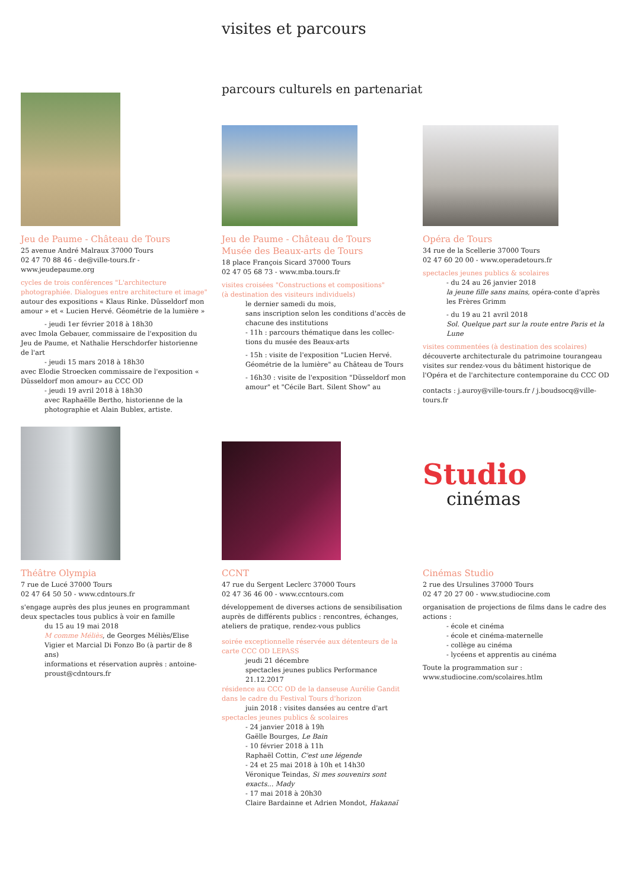visites et parcours
parcours culturels en partenariat
Jeu de Paume - Château de Tours
25 avenue André Malraux 37000 Tours
02 47 70 88 46 - de@ville-tours.fr - www.jeudepaume.org
cycles de trois conférences "L'architecture photographiée. Dialogues entre architecture et image"
autour des expositions « Klaus Rinke. Düsseldorf mon amour » et « Lucien Hervé. Géométrie de la lumière »
- jeudi 1er février 2018 à 18h30
avec Imola Gebauer, commissaire de l'exposition du Jeu de Paume, et Nathalie Herschdorfer historienne de l'art
- jeudi 15 mars 2018 à 18h30
avec Elodie Stroecken commissaire de l'exposition « Düsseldorf mon amour» au CCC OD
- jeudi 19 avril 2018 à 18h30
avec Raphaëlle Bertho, historienne de la photographie et Alain Bublex, artiste.
Jeu de Paume - Château de Tours
Musée des Beaux-arts de Tours
18 place François Sicard 37000 Tours
02 47 05 68 73 - www.mba.tours.fr
visites croisées "Constructions et compositions"
(à destination des visiteurs individuels)
le dernier samedi du mois,
sans inscription selon les conditions d'accès de chacune des institutions
- 11h : parcours thématique dans les collec-tions du musée des Beaux-arts
- 15h : visite de l'exposition "Lucien Hervé. Géométrie de la lumière" au Château de Tours
- 16h30 : visite de l'exposition "Düsseldorf mon amour" et "Cécile Bart. Silent Show" au
Opéra de Tours
34 rue de la Scellerie 37000 Tours
02 47 60 20 00 - www.operadetours.fr
spectacles jeunes publics & scolaires
- du 24 au 26 janvier 2018
la jeune fille sans mains, opéra-conte d'après les Frères Grimm
- du 19 au 21 avril 2018
Sol. Quelque part sur la route entre Paris et la Lune
visites commentées (à destination des scolaires)
découverte architecturale du patrimoine tourangeau visites sur rendez-vous du bâtiment historique de l'Opéra et de l'architecture contemporaine du CCC OD
contacts : j.auroy@ville-tours.fr / j.boudsocq@ville-tours.fr
Théâtre Olympia
7 rue de Lucé 37000 Tours
02 47 64 50 50 - www.cdntours.fr
s'engage auprès des plus jeunes en programmant deux spectacles tous publics à voir en famille
du 15 au 19 mai 2018
M comme Méliès, de Georges Méliès/Elise Vigier et Marcial Di Fonzo Bo (à partir de 8 ans)
informations et réservation auprès : antoine-proust@cdntours.fr
CCNT
47 rue du Sergent Leclerc 37000 Tours
02 47 36 46 00 - www.ccntours.com
développement de diverses actions de sensibilisation auprès de différents publics : rencontres, échanges, ateliers de pratique, rendez-vous publics
soirée exceptionnelle réservée aux détenteurs de la carte CCC OD LEPASS
jeudi 21 décembre
spectacles jeunes publics Performance 21.12.2017
résidence au CCC OD de la danseuse Aurélie Gandit dans le cadre du Festival Tours d'horizon
juin 2018 : visites dansées au centre d'art
spectacles jeunes publics & scolaires
- 24 janvier 2018 à 19h
Gaëlle Bourges, Le Bain
- 10 février 2018 à 11h
Raphaël Cottin, C'est une légende
- 24 et 25 mai 2018 à 10h et 14h30
Véronique Teindas, Si mes souvenirs sont exacts... Mady
- 17 mai 2018 à 20h30
Claire Bardainne et Adrien Mondot, Hakanaï
Studio
cinémas
Cinémas Studio
2 rue des Ursulines 37000 Tours
02 47 20 27 00 - www.studiocine.com
organisation de projections de films dans le cadre des actions :
- école et cinéma
- école et cinéma-maternelle
- collège au cinéma
- lycéens et apprentis au cinéma
Toute la programmation sur :
www.studiocine.com/scolaires.htlm